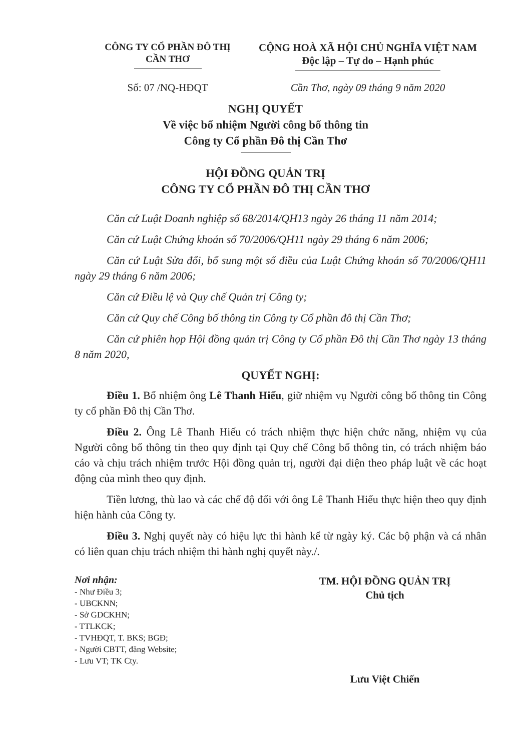CÔNG TY CỔ PHẦN ĐÔ THỊ
CẦN THƠ
CỘNG HOÀ XÃ HỘI CHỦ NGHĨA VIỆT NAM
Độc lập – Tự do – Hạnh phúc
Số: 07 /NQ-HĐQT Cần Thơ, ngày 09 tháng 9 năm 2020
NGHỊ QUYẾT
Về việc bổ nhiệm Người công bố thông tin
Công ty Cổ phần Đô thị Cần Thơ
HỘI ĐỒNG QUẢN TRỊ
CÔNG TY CỔ PHẦN ĐÔ THỊ CẦN THƠ
Căn cứ Luật Doanh nghiệp số 68/2014/QH13 ngày 26 tháng 11 năm 2014;
Căn cứ Luật Chứng khoán số 70/2006/QH11 ngày 29 tháng 6 năm 2006;
Căn cứ Luật Sửa đổi, bổ sung một số điều của Luật Chứng khoán số 70/2006/QH11 ngày 29 tháng 6 năm 2006;
Căn cứ Điều lệ và Quy chế Quản trị Công ty;
Căn cứ Quy chế Công bố thông tin Công ty Cổ phần đô thị Cần Thơ;
Căn cứ phiên họp Hội đồng quản trị Công ty Cổ phần Đô thị Cần Thơ ngày 13 tháng 8 năm 2020,
QUYẾT NGHỊ:
Điều 1. Bổ nhiệm ông Lê Thanh Hiếu, giữ nhiệm vụ Người công bố thông tin Công ty cổ phần Đô thị Cần Thơ.
Điều 2. Ông Lê Thanh Hiếu có trách nhiệm thực hiện chức năng, nhiệm vụ của Người công bố thông tin theo quy định tại Quy chế Công bố thông tin, có trách nhiệm báo cáo và chịu trách nhiệm trước Hội đồng quản trị, người đại diện theo pháp luật về các hoạt động của mình theo quy định.
Tiền lương, thù lao và các chế độ đối với ông Lê Thanh Hiếu thực hiện theo quy định hiện hành của Công ty.
Điều 3. Nghị quyết này có hiệu lực thi hành kể từ ngày ký. Các bộ phận và cá nhân có liên quan chịu trách nhiệm thi hành nghị quyết này./.
Nơi nhận:
- Như Điều 3;
- UBCKNN;
- Sở GDCKHN;
- TTLKCK;
- TVHĐQT, T. BKS; BGĐ;
- Người CBTT, đăng Website;
- Lưu VT; TK Cty.
TM. HỘI ĐỒNG QUẢN TRỊ
Chủ tịch
Lưu Việt Chiến